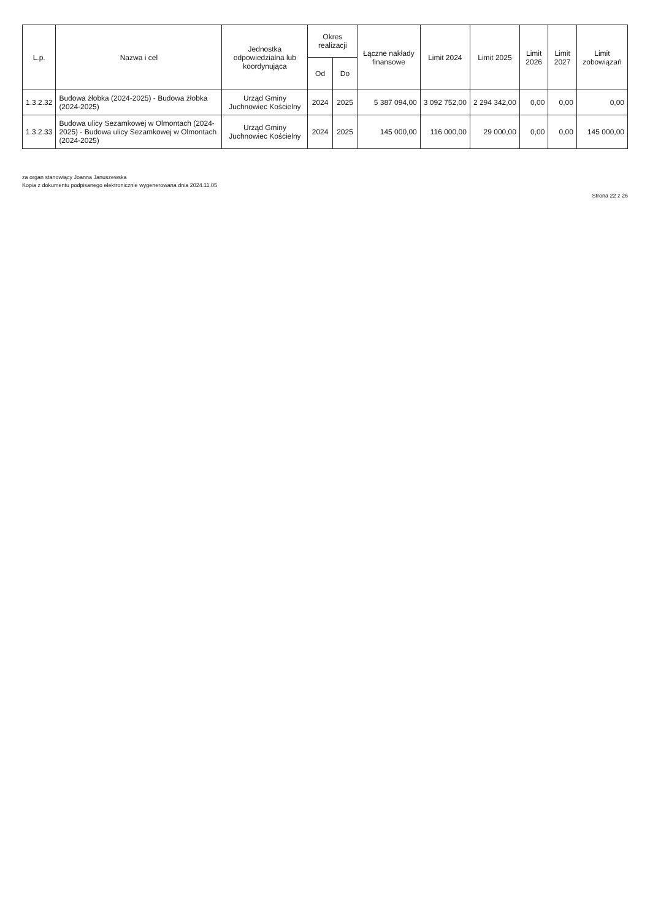| L.p. | Nazwa i cel | Jednostka odpowiedzialna lub koordynująca | Okres realizacji | | Łączne nakłady finansowe | Limit 2024 | Limit 2025 | Limit 2026 | Limit 2027 | Limit zobowiązań |
| --- | --- | --- | --- | --- | --- | --- | --- | --- | --- | --- |
| | | | Od | Do | | | | | | |
| 1.3.2.32 | Budowa żłobka (2024-2025) - Budowa żłobka (2024-2025) | Urząd Gminy Juchnowiec Kościelny | 2024 | 2025 | 5 387 094,00 | 3 092 752,00 | 2 294 342,00 | 0,00 | 0,00 | 0,00 |
| 1.3.2.33 | Budowa ulicy Sezamkowej w Olmontach (2024-2025) - Budowa ulicy Sezamkowej w Olmontach (2024-2025) | Urząd Gminy Juchnowiec Kościelny | 2024 | 2025 | 145 000,00 | 116 000,00 | 29 000,00 | 0,00 | 0,00 | 145 000,00 |
za organ stanowiący Joanna Januszewska
Kopia z dokumentu podpisanego elektronicznie wygenerowana dnia 2024.11.05
Strona 22 z 26